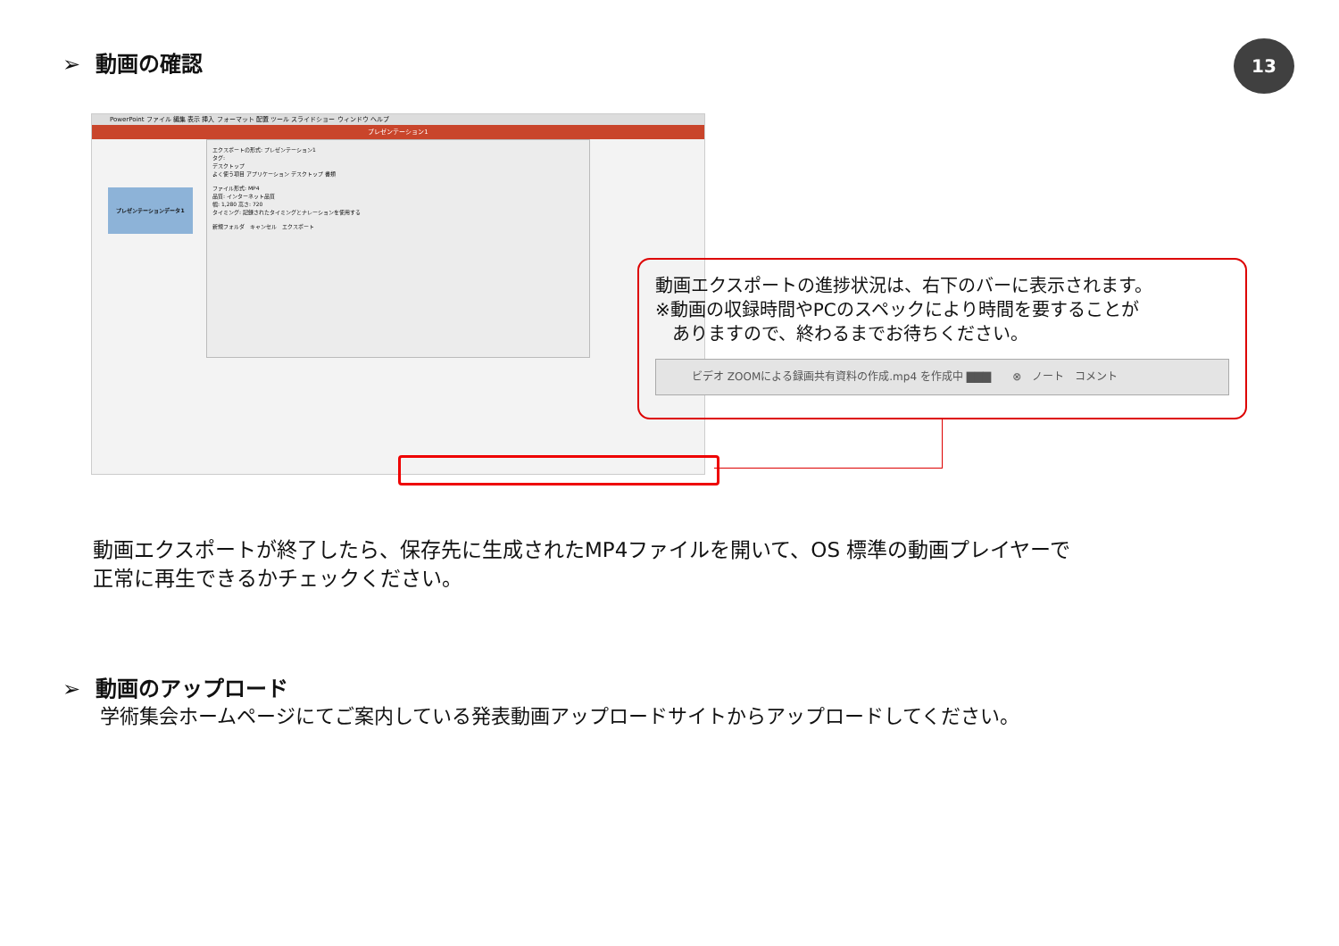➢ 動画の確認 13
PowerPoint ファイル 編集 表示 挿入 フォーマット 配置 ツール スライドショー ウィンドウ ヘルプ
プレゼンテーション1
プレゼンテーションデータ1
エクスポートの形式: プレゼンテーション1
タグ:
デスクトップ
よく使う項目 アプリケーション デスクトップ 書類
ファイル形式: MP4
品質: インターネット品質
幅: 1,280 高さ: 720
タイミング: 記録されたタイミングとナレーションを使用する
新規フォルダ　キャンセル　エクスポート
動画エクスポートの進捗状況は、右下のバーに表示されます。
※動画の収録時間やPCのスペックにより時間を要することが
ありますので、終わるまでお待ちください。
ビデオ ZOOMによる録画共有資料の作成.mp4 を作成中 ▇▇▇　　⊗　ノート　コメント
動画エクスポートが終了したら、保存先に生成されたMP4ファイルを開いて、OS 標準の動画プレイヤーで
正常に再生できるかチェックください。
➢ 動画のアップロード
学術集会ホームページにてご案内している発表動画アップロードサイトからアップロードしてください。